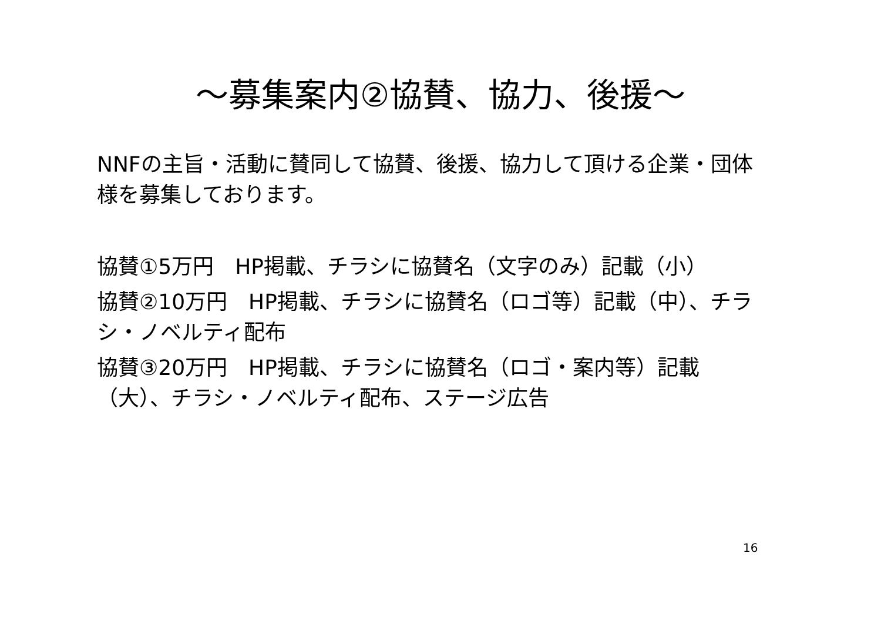～募集案内②協賛、協力、後援～
NNFの主旨・活動に賛同して協賛、後援、協力して頂ける企業・団体様を募集しております。
協賛①5万円　HP掲載、チラシに協賛名（文字のみ）記載（小）
協賛②10万円　HP掲載、チラシに協賛名（ロゴ等）記載（中）、チラシ・ノベルティ配布
協賛③20万円　HP掲載、チラシに協賛名（ロゴ・案内等）記載（大）、チラシ・ノベルティ配布、ステージ広告
16